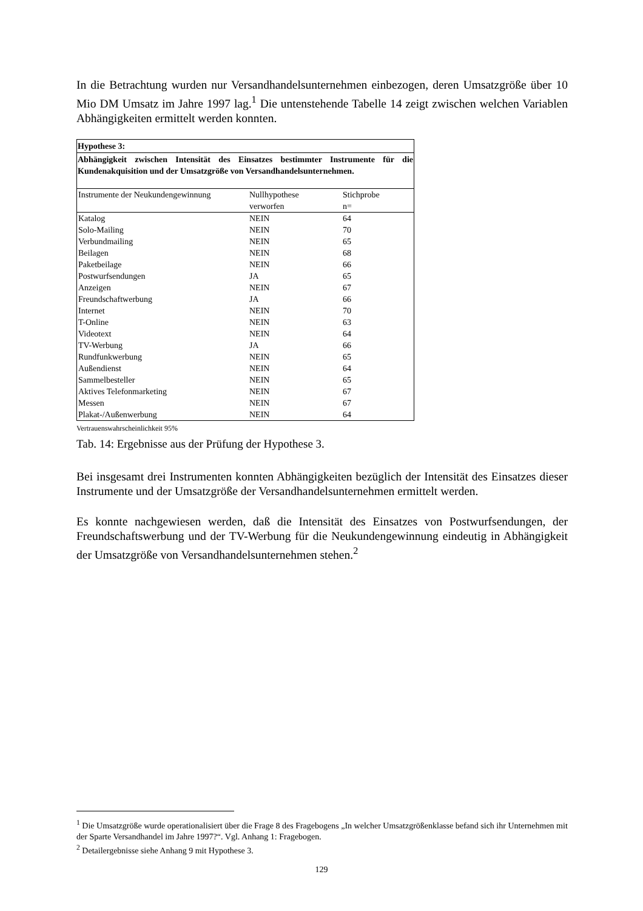In die Betrachtung wurden nur Versandhandelsunternehmen einbezogen, deren Umsatzgröße über 10 Mio DM Umsatz im Jahre 1997 lag.<sup>1</sup> Die untenstehende Tabelle 14 zeigt zwischen welchen Variablen Abhängigkeiten ermittelt werden konnten.
| Hypothese 3: | | |
| --- | --- | --- |
| Abhängigkeit zwischen Intensität des Einsatzes bestimmter Instrumente für die Kundenakquisition und der Umsatzgröße von Versandhandelsunternehmen. | | |
| Instrumente der Neukundengewinnung | Nullhypothese verworfen | Stichprobe n= |
| Katalog | NEIN | 64 |
| Solo-Mailing | NEIN | 70 |
| Verbundmailing | NEIN | 65 |
| Beilagen | NEIN | 68 |
| Paketbeilage | NEIN | 66 |
| Postwurfsendungen | JA | 65 |
| Anzeigen | NEIN | 67 |
| Freundschaftwerbung | JA | 66 |
| Internet | NEIN | 70 |
| T-Online | NEIN | 63 |
| Videotext | NEIN | 64 |
| TV-Werbung | JA | 66 |
| Rundfunkwerbung | NEIN | 65 |
| Außendienst | NEIN | 64 |
| Sammelbesteller | NEIN | 65 |
| Aktives Telefonmarketing | NEIN | 67 |
| Messen | NEIN | 67 |
| Plakat-/Außenwerbung | NEIN | 64 |
Vertrauenswahrscheinlichkeit 95%
Tab. 14: Ergebnisse aus der Prüfung der Hypothese 3.
Bei insgesamt drei Instrumenten konnten Abhängigkeiten bezüglich der Intensität des Einsatzes dieser Instrumente und der Umsatzgröße der Versandhandelsunternehmen ermittelt werden.
Es konnte nachgewiesen werden, daß die Intensität des Einsatzes von Postwurfsendungen, der Freundschaftswerbung und der TV-Werbung für die Neukundengewinnung eindeutig in Abhängigkeit der Umsatzgröße von Versandhandelsunternehmen stehen.<sup>2</sup>
<sup>1</sup> Die Umsatzgröße wurde operationalisiert über die Frage 8 des Fragebogens „In welcher Umsatzgrößenklasse befand sich ihr Unternehmen mit der Sparte Versandhandel im Jahre 1997?“. Vgl. Anhang 1: Fragebogen.
<sup>2</sup> Detailergebnisse siehe Anhang 9 mit Hypothese 3.
129